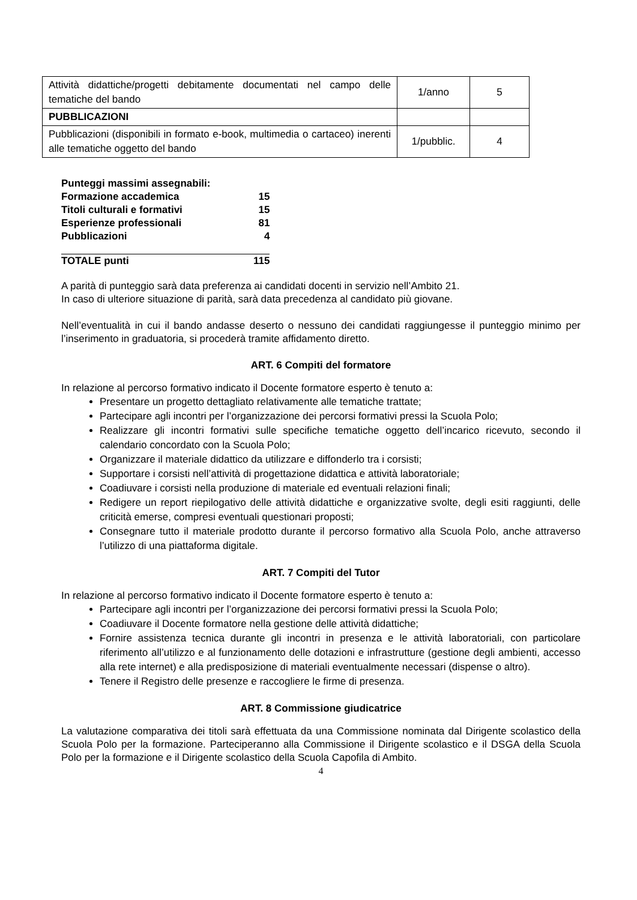| Attività didattiche/progetti debitamente documentati nel campo delle tematiche del bando | 1/anno | 5 |
| PUBBLICAZIONI | | |
| Pubblicazioni (disponibili in formato e-book, multimedia o cartaceo) inerenti alle tematiche oggetto del bando | 1/pubblic. | 4 |
| Punteggi massimi assegnabili: | |
| Formazione accademica | 15 |
| Titoli culturali e formativi | 15 |
| Esperienze professionali | 81 |
| Pubblicazioni | 4 |
| TOTALE punti | 115 |
A parità di punteggio sarà data preferenza ai candidati docenti in servizio nell’Ambito 21.
In caso di ulteriore situazione di parità, sarà data precedenza al candidato più giovane.
Nell’eventualità in cui il bando andasse deserto o nessuno dei candidati raggiungesse il punteggio minimo per l’inserimento in graduatoria, si procederà tramite affidamento diretto.
ART. 6 Compiti del formatore
In relazione al percorso formativo indicato il Docente formatore esperto è tenuto a:
Presentare un progetto dettagliato relativamente alle tematiche trattate;
Partecipare agli incontri per l’organizzazione dei percorsi formativi pressi la Scuola Polo;
Realizzare gli incontri formativi sulle specifiche tematiche oggetto dell’incarico ricevuto, secondo il calendario concordato con la Scuola Polo;
Organizzare il materiale didattico da utilizzare e diffonderlo tra i corsisti;
Supportare i corsisti nell’attività di progettazione didattica e attività laboratoriale;
Coadiuvare i corsisti nella produzione di materiale ed eventuali relazioni finali;
Redigere un report riepilogativo delle attività didattiche e organizzative svolte, degli esiti raggiunti, delle criticità emerse, compresi eventuali questionari proposti;
Consegnare tutto il materiale prodotto durante il percorso formativo alla Scuola Polo, anche attraverso l’utilizzo di una piattaforma digitale.
ART. 7 Compiti del Tutor
In relazione al percorso formativo indicato il Docente formatore esperto è tenuto a:
Partecipare agli incontri per l’organizzazione dei percorsi formativi pressi la Scuola Polo;
Coadiuvare il Docente formatore nella gestione delle attività didattiche;
Fornire assistenza tecnica durante gli incontri in presenza e le attività laboratoriali, con particolare riferimento all’utilizzo e al funzionamento delle dotazioni e infrastrutture (gestione degli ambienti, accesso alla rete internet) e alla predisposizione di materiali eventualmente necessari (dispense o altro).
Tenere il Registro delle presenze e raccogliere le firme di presenza.
ART. 8 Commissione giudicatrice
La valutazione comparativa dei titoli sarà effettuata da una Commissione nominata dal Dirigente scolastico della Scuola Polo per la formazione. Parteciperanno alla Commissione il Dirigente scolastico e il DSGA della Scuola Polo per la formazione e il Dirigente scolastico della Scuola Capofila di Ambito.
4